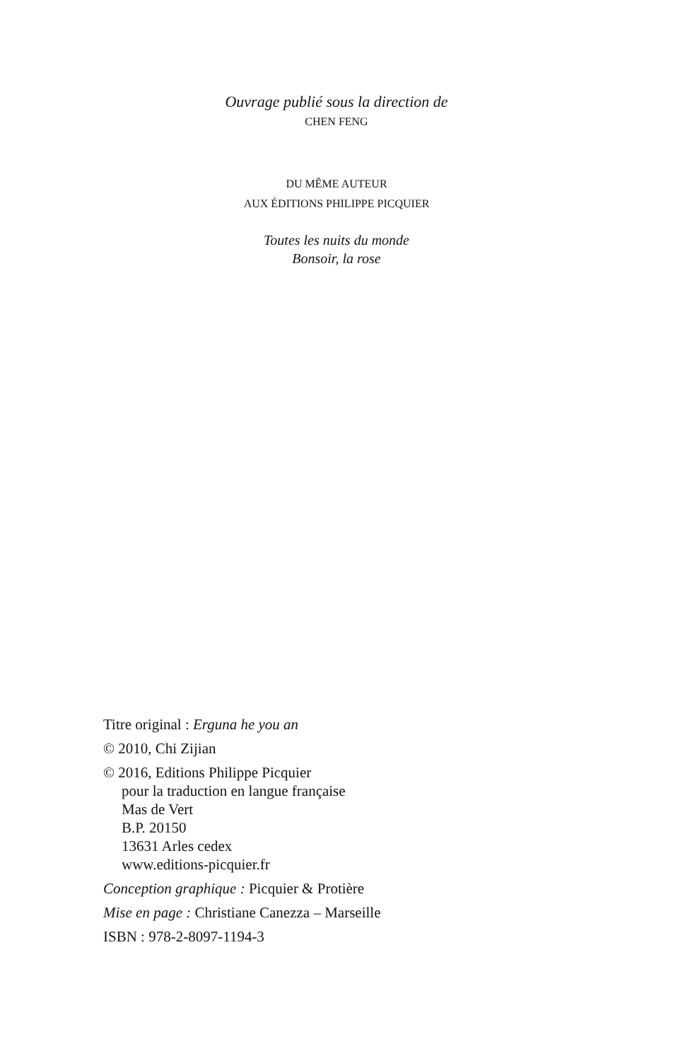Ouvrage publié sous la direction de
CHEN FENG
DU MÊME AUTEUR
AUX ÉDITIONS PHILIPPE PICQUIER
Toutes les nuits du monde
Bonsoir, la rose
Titre original : Erguna he you an
© 2010, Chi Zijian
© 2016, Editions Philippe Picquier
pour la traduction en langue française
Mas de Vert
B.P. 20150
13631 Arles cedex
www.editions-picquier.fr
Conception graphique : Picquier & Protière
Mise en page : Christiane Canezza – Marseille
ISBN : 978-2-8097-1194-3